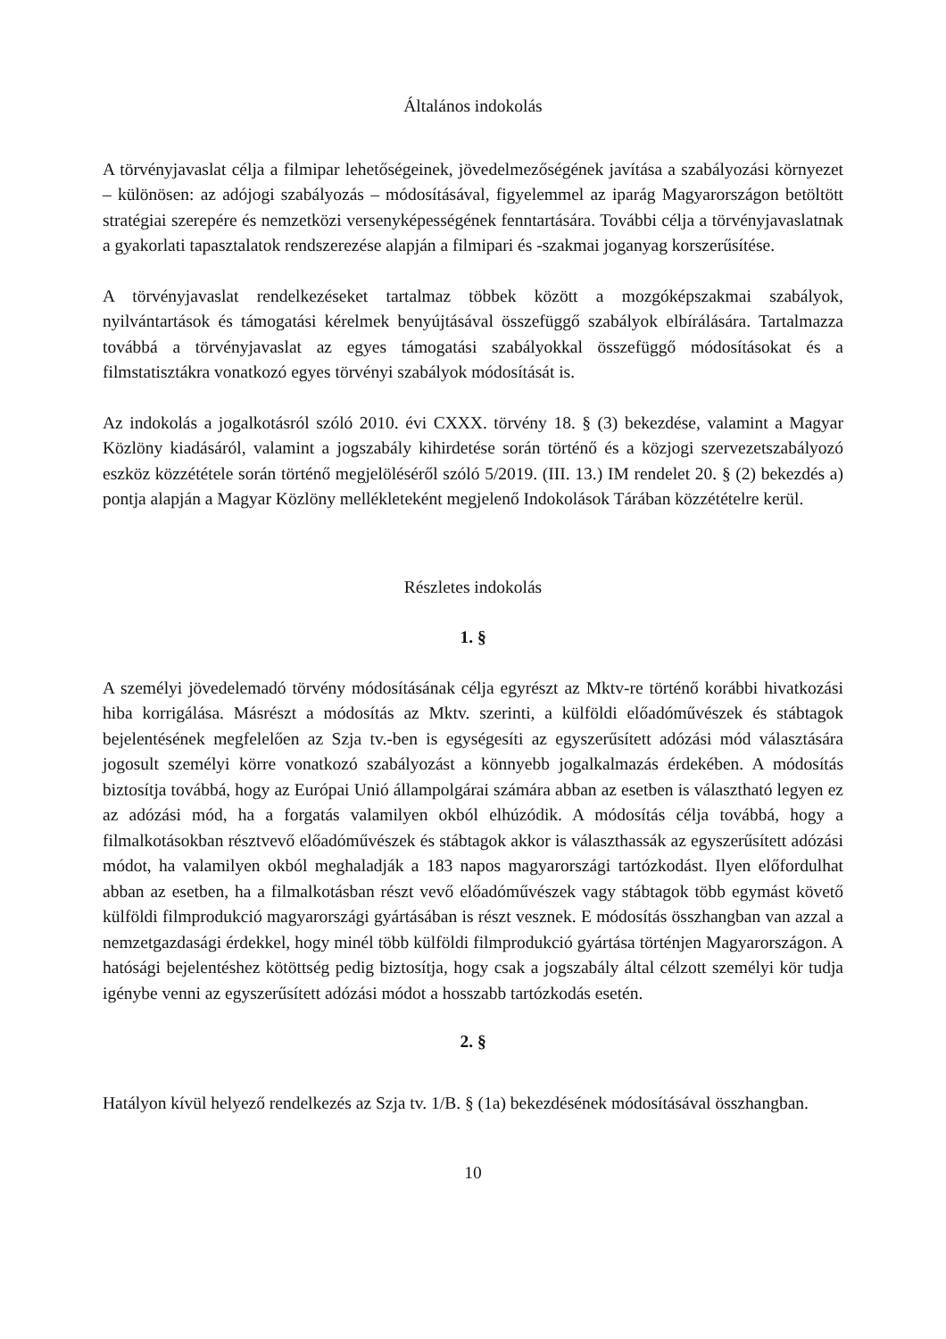Általános indokolás
A törvényjavaslat célja a filmipar lehetőségeinek, jövedelmezőségének javítása a szabályozási környezet – különösen: az adójogi szabályozás – módosításával, figyelemmel az iparág Magyarországon betöltött stratégiai szerepére és nemzetközi versenyképességének fenntartására. További célja a törvényjavaslatnak a gyakorlati tapasztalatok rendszerezése alapján a filmipari és -szakmai joganyag korszerűsítése.
A törvényjavaslat rendelkezéseket tartalmaz többek között a mozgóképszakmai szabályok, nyilvántartások és támogatási kérelmek benyújtásával összefüggő szabályok elbírálására. Tartalmazza továbbá a törvényjavaslat az egyes támogatási szabályokkal összefüggő módosításokat és a filmstatisztákra vonatkozó egyes törvényi szabályok módosítását is.
Az indokolás a jogalkotásról szóló 2010. évi CXXX. törvény 18. § (3) bekezdése, valamint a Magyar Közlöny kiadásáról, valamint a jogszabály kihirdetése során történő és a közjogi szervezetszabályozó eszköz közzététele során történő megjelöléséről szóló 5/2019. (III. 13.) IM rendelet 20. § (2) bekezdés a) pontja alapján a Magyar Közlöny mellékleteként megjelenő Indokolások Tárában közzétételre kerül.
Részletes indokolás
1. §
A személyi jövedelemadó törvény módosításának célja egyrészt az Mktv-re történő korábbi hivatkozási hiba korrigálása. Másrészt a módosítás az Mktv. szerinti, a külföldi előadóművészek és stábtagok bejelentésének megfelelően az Szja tv.-ben is egységesíti az egyszerűsített adózási mód választására jogosult személyi körre vonatkozó szabályozást a könnyebb jogalkalmazás érdekében. A módosítás biztosítja továbbá, hogy az Európai Unió állampolgárai számára abban az esetben is választható legyen ez az adózási mód, ha a forgatás valamilyen okból elhúzódik. A módosítás célja továbbá, hogy a filmalkotásokban résztvevő előadóművészek és stábtagok akkor is választhassák az egyszerűsített adózási módot, ha valamilyen okból meghaladják a 183 napos magyarországi tartózkodást. Ilyen előfordulhat abban az esetben, ha a filmalkotásban részt vevő előadóművészek vagy stábtagok több egymást követő külföldi filmprodukció magyarországi gyártásában is részt vesznek. E módosítás összhangban van azzal a nemzetgazdasági érdekkel, hogy minél több külföldi filmprodukció gyártása történjen Magyarországon. A hatósági bejelentéshez kötöttség pedig biztosítja, hogy csak a jogszabály által célzott személyi kör tudja igénybe venni az egyszerűsített adózási módot a hosszabb tartózkodás esetén.
2. §
Hatályon kívül helyező rendelkezés az Szja tv. 1/B. § (1a) bekezdésének módosításával összhangban.
10